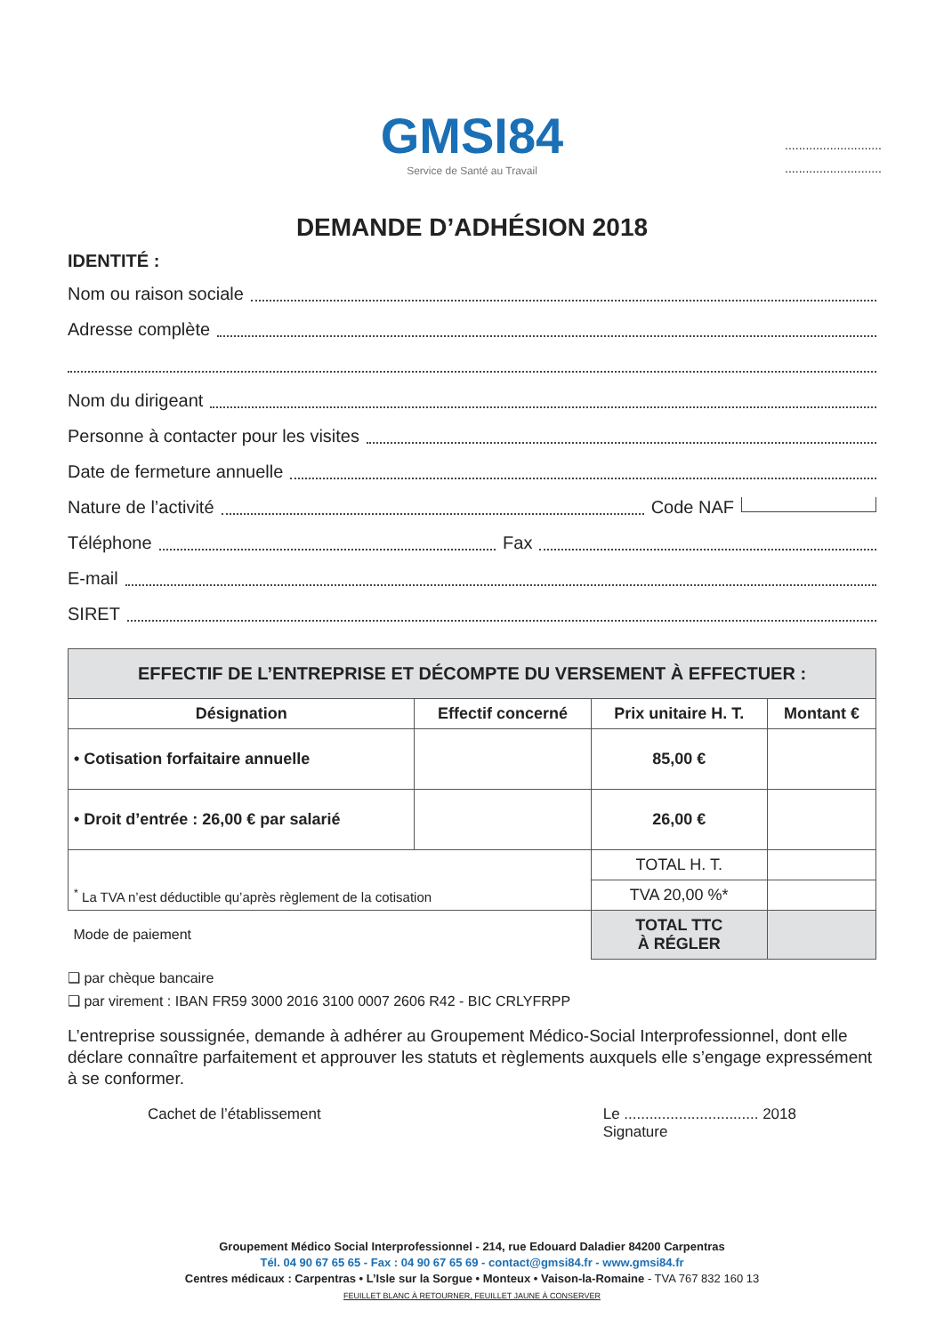GMSI84
Service de Santé au Travail
............................
............................
DEMANDE D’ADHÉSION 2018
IDENTITÉ :
Nom ou raison sociale
Adresse complète
Nom du dirigeant
Personne à contacter pour les visites
Date de fermeture annuelle
Nature de l’activité Code NAF
Téléphone Fax
E-mail
SIRET
| EFFECTIF DE L’ENTREPRISE ET DÉCOMPTE DU VERSEMENT À EFFECTUER : | | | |
| --- | --- | --- | --- |
| Désignation | Effectif concerné | Prix unitaire H. T. | Montant € |
| • Cotisation forfaitaire annuelle | | 85,00 € | |
| • Droit d’entrée : 26,00 € par salarié | | 26,00 € | |
| <sup>*</sup> La TVA n’est déductible qu’après règlement de la cotisation | | TOTAL H. T. | |
| | | TVA 20,00 %* | |
| Mode de paiement | | TOTAL TTC À RÉGLER | |
❑ par chèque bancaire
❑ par virement : IBAN FR59 3000 2016 3100 0007 2606 R42 - BIC CRLYFRPP
L’entreprise soussignée, demande à adhérer au Groupement Médico-Social Interprofessionnel, dont elle déclare connaître parfaitement et approuver les statuts et règlements auxquels elle s’engage expressément à se conformer.
Cachet de l’établissement Le ................................ 2018
Signature
Groupement Médico Social Interprofessionnel - 214, rue Edouard Daladier 84200 Carpentras
Tél. 04 90 67 65 65 - Fax : 04 90 67 65 69 - contact@gmsi84.fr - www.gmsi84.fr
Centres médicaux : Carpentras • L’Isle sur la Sorgue • Monteux • Vaison-la-Romaine - TVA 767 832 160 13
FEUILLET BLANC À RETOURNER, FEUILLET JAUNE À CONSERVER